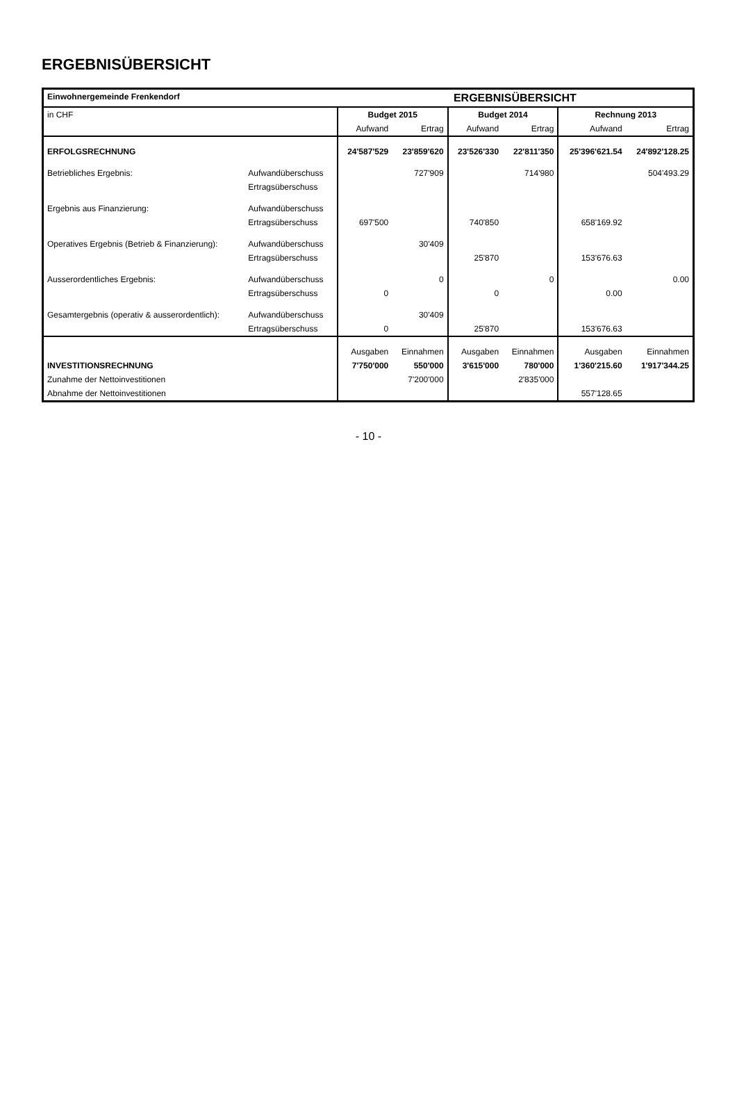ERGEBNISÜBERSICHT
| Einwohnergemeinde Frenkendorf | | ERGEBNISÜBERSICHT | | | | | |
| --- | --- | --- | --- | --- | --- | --- | --- |
| in CHF | | Budget 2015 | | Budget 2014 | | Rechnung 2013 | |
| | | Aufwand | Ertrag | Aufwand | Ertrag | Aufwand | Ertrag |
| ERFOLGSRECHNUNG | | 24'587'529 | 23'859'620 | 23'526'330 | 22'811'350 | 25'396'621.54 | 24'892'128.25 |
| Betriebliches Ergebnis: | Aufwandüberschuss | | 727'909 | | 714'980 | | 504'493.29 |
| | Ertragsüberschuss | | | | | | |
| Ergebnis aus Finanzierung: | Aufwandüberschuss | | | | | | |
| | Ertragsüberschuss | 697'500 | | 740'850 | | 658'169.92 | |
| Operatives Ergebnis (Betrieb & Finanzierung): | Aufwandüberschuss | | 30'409 | | | | |
| | Ertragsüberschuss | | | 25'870 | | 153'676.63 | |
| Ausserordentliches Ergebnis: | Aufwandüberschuss | | 0 | | 0 | | 0.00 |
| | Ertragsüberschuss | 0 | | 0 | | 0.00 | |
| Gesamtergebnis (operativ & ausserordentlich): | Aufwandüberschuss | | 30'409 | | | | |
| | Ertragsüberschuss | 0 | | 25'870 | | 153'676.63 | |
| | | Ausgaben | Einnahmen | Ausgaben | Einnahmen | Ausgaben | Einnahmen |
| INVESTITIONSRECHNUNG | | 7'750'000 | 550'000 | 3'615'000 | 780'000 | 1'360'215.60 | 1'917'344.25 |
| Zunahme der Nettoinvestitionen | | | 7'200'000 | | 2'835'000 | | |
| Abnahme der Nettoinvestitionen | | | | | | 557'128.65 | |
- 10 -